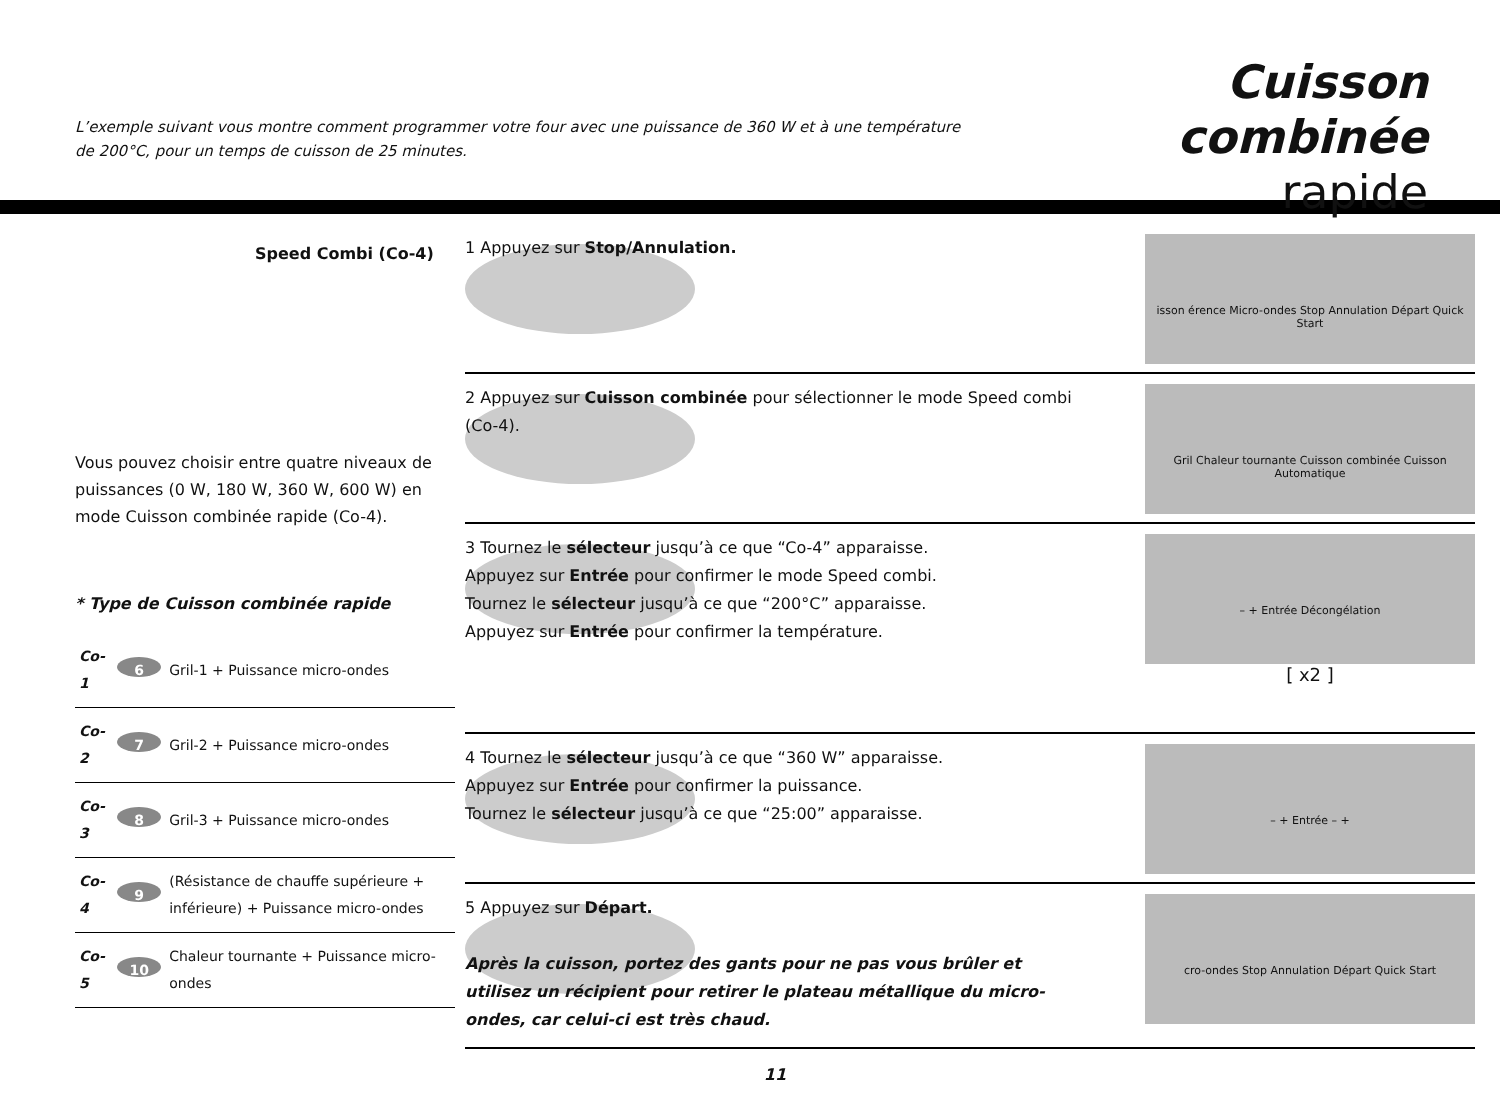L’exemple suivant vous montre comment programmer votre four avec une puissance de 360 W et à une température de 200°C, pour un temps de cuisson de 25 minutes.
Cuisson combinée
rapide
Speed Combi (Co-4)
Vous pouvez choisir entre quatre niveaux de puissances (0 W, 180 W, 360 W, 600 W) en mode Cuisson combinée rapide (Co-4).
* Type de Cuisson combinée rapide
| Co-1 | 6 | Gril-1 + Puissance micro-ondes |
| Co-2 | 7 | Gril-2 + Puissance micro-ondes |
| Co-3 | 8 | Gril-3 + Puissance micro-ondes |
| Co-4 | 9 | (Résistance de chauffe supérieure + inférieure) + Puissance micro-ondes |
| Co-5 | 10 | Chaleur tournante + Puissance micro-ondes |
1 Appuyez sur Stop/Annulation.
isson érence Micro-ondes Stop Annulation Départ Quick Start
2 Appuyez sur Cuisson combinée pour sélectionner le mode Speed combi (Co-4).
Gril Chaleur tournante Cuisson combinée Cuisson Automatique
3 Tournez le sélecteur jusqu’à ce que “Co-4” apparaisse.
Appuyez sur Entrée pour confirmer le mode Speed combi.
Tournez le sélecteur jusqu’à ce que “200°C” apparaisse.
Appuyez sur Entrée pour confirmer la température.
– + Entrée Décongélation
[ x2 ]
4 Tournez le sélecteur jusqu’à ce que “360 W” apparaisse.
Appuyez sur Entrée pour confirmer la puissance.
Tournez le sélecteur jusqu’à ce que “25:00” apparaisse.
– + Entrée – +
5 Appuyez sur Départ.
Après la cuisson, portez des gants pour ne pas vous brûler et utilisez un récipient pour retirer le plateau métallique du micro-ondes, car celui-ci est très chaud.
cro-ondes Stop Annulation Départ Quick Start
11